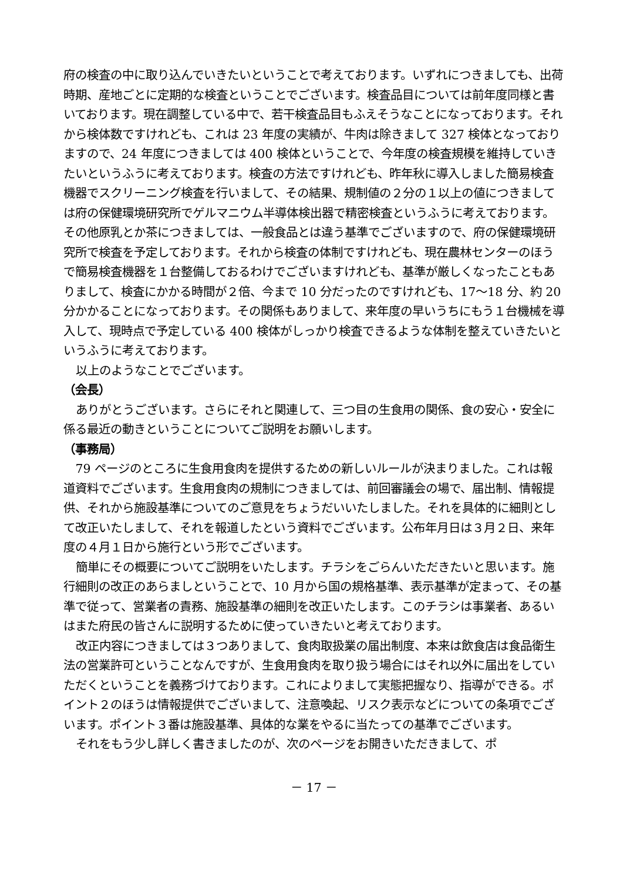府の検査の中に取り込んでいきたいということで考えております。いずれにつきましても、出荷時期、産地ごとに定期的な検査ということでございます。検査品目については前年度同様と書いております。現在調整している中で、若干検査品目もふえそうなことになっております。それから検体数ですけれども、これは 23 年度の実績が、牛肉は除きまして 327 検体となっておりますので、24 年度につきましては 400 検体ということで、今年度の検査規模を維持していきたいというふうに考えております。検査の方法ですけれども、昨年秋に導入しました簡易検査機器でスクリーニング検査を行いまして、その結果、規制値の２分の１以上の値につきましては府の保健環境研究所でゲルマニウム半導体検出器で精密検査というふうに考えております。その他原乳とか茶につきましては、一般食品とは違う基準でございますので、府の保健環境研究所で検査を予定しております。それから検査の体制ですけれども、現在農林センターのほうで簡易検査機器を１台整備しておるわけでございますけれども、基準が厳しくなったこともありまして、検査にかかる時間が２倍、今まで 10 分だったのですけれども、17～18 分、約 20 分かかることになっております。その関係もありまして、来年度の早いうちにもう１台機械を導入して、現時点で予定している 400 検体がしっかり検査できるような体制を整えていきたいというふうに考えております。
以上のようなことでございます。
（会長）
ありがとうございます。さらにそれと関連して、三つ目の生食用の関係、食の安心・安全に係る最近の動きということについてご説明をお願いします。
（事務局）
79 ページのところに生食用食肉を提供するための新しいルールが決まりました。これは報道資料でございます。生食用食肉の規制につきましては、前回審議会の場で、届出制、情報提供、それから施設基準についてのご意見をちょうだいいたしました。それを具体的に細則として改正いたしまして、それを報道したという資料でございます。公布年月日は３月２日、来年度の４月１日から施行という形でございます。
簡単にその概要についてご説明をいたします。チラシをごらんいただきたいと思います。施行細則の改正のあらましということで、10 月から国の規格基準、表示基準が定まって、その基準で従って、営業者の責務、施設基準の細則を改正いたします。このチラシは事業者、あるいはまた府民の皆さんに説明するために使っていきたいと考えております。
改正内容につきましては３つありまして、食肉取扱業の届出制度、本来は飲食店は食品衛生法の営業許可ということなんですが、生食用食肉を取り扱う場合にはそれ以外に届出をしていただくということを義務づけております。これによりまして実態把握なり、指導ができる。ポイント２のほうは情報提供でございまして、注意喚起、リスク表示などについての条項でございます。ポイント３番は施設基準、具体的な業をやるに当たっての基準でございます。
それをもう少し詳しく書きましたのが、次のページをお開きいただきまして、ポ
－ 17 －